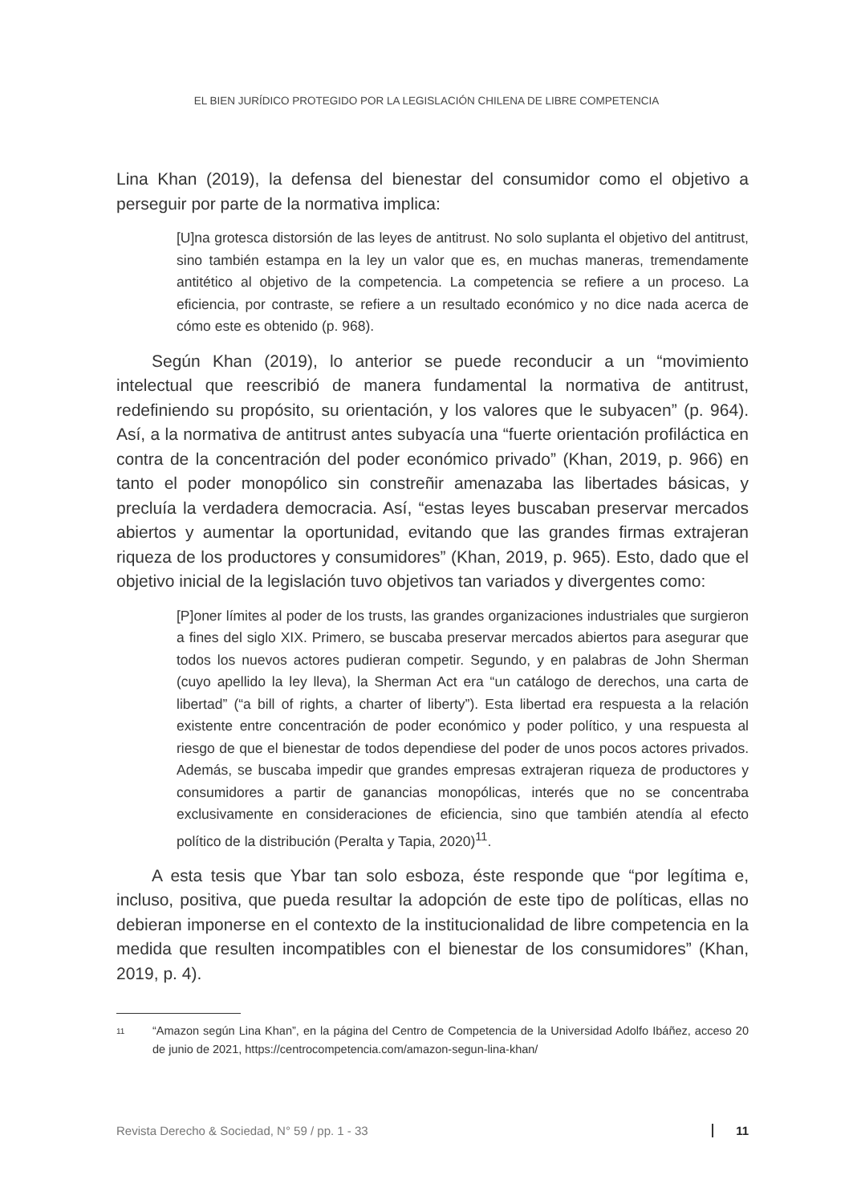EL BIEN JURÍDICO PROTEGIDO POR LA LEGISLACIÓN CHILENA DE LIBRE COMPETENCIA
Lina Khan (2019), la defensa del bienestar del consumidor como el objetivo a perseguir por parte de la normativa implica:
[U]na grotesca distorsión de las leyes de antitrust. No solo suplanta el objetivo del antitrust, sino también estampa en la ley un valor que es, en muchas maneras, tremendamente antitético al objetivo de la competencia. La competencia se refiere a un proceso. La eficiencia, por contraste, se refiere a un resultado económico y no dice nada acerca de cómo este es obtenido (p. 968).
Según Khan (2019), lo anterior se puede reconducir a un “movimiento intelectual que reescribió de manera fundamental la normativa de antitrust, redefiniendo su propósito, su orientación, y los valores que le subyacen” (p. 964). Así, a la normativa de antitrust antes subyacía una “fuerte orientación profiláctica en contra de la concentración del poder económico privado” (Khan, 2019, p. 966) en tanto el poder monopólico sin constreñir amenazaba las libertades básicas, y precluía la verdadera democracia. Así, “estas leyes buscaban preservar mercados abiertos y aumentar la oportunidad, evitando que las grandes firmas extrajeran riqueza de los productores y consumidores” (Khan, 2019, p. 965). Esto, dado que el objetivo inicial de la legislación tuvo objetivos tan variados y divergentes como:
[P]oner límites al poder de los trusts, las grandes organizaciones industriales que surgieron a fines del siglo XIX. Primero, se buscaba preservar mercados abiertos para asegurar que todos los nuevos actores pudieran competir. Segundo, y en palabras de John Sherman (cuyo apellido la ley lleva), la Sherman Act era “un catálogo de derechos, una carta de libertad” (“a bill of rights, a charter of liberty”). Esta libertad era respuesta a la relación existente entre concentración de poder económico y poder político, y una respuesta al riesgo de que el bienestar de todos dependiese del poder de unos pocos actores privados. Además, se buscaba impedir que grandes empresas extrajeran riqueza de productores y consumidores a partir de ganancias monopólicas, interés que no se concentraba exclusivamente en consideraciones de eficiencia, sino que también atendía al efecto político de la distribución (Peralta y Tapia, 2020)<sup>11</sup>.
A esta tesis que Ybar tan solo esboza, éste responde que “por legítima e, incluso, positiva, que pueda resultar la adopción de este tipo de políticas, ellas no debieran imponerse en el contexto de la institucionalidad de libre competencia en la medida que resulten incompatibles con el bienestar de los consumidores” (Khan, 2019, p. 4).
11 “Amazon según Lina Khan”, en la página del Centro de Competencia de la Universidad Adolfo Ibáñez, acceso 20 de junio de 2021, https://centrocompetencia.com/amazon-segun-lina-khan/
Revista Derecho & Sociedad, N° 59 / pp. 1 - 33 11